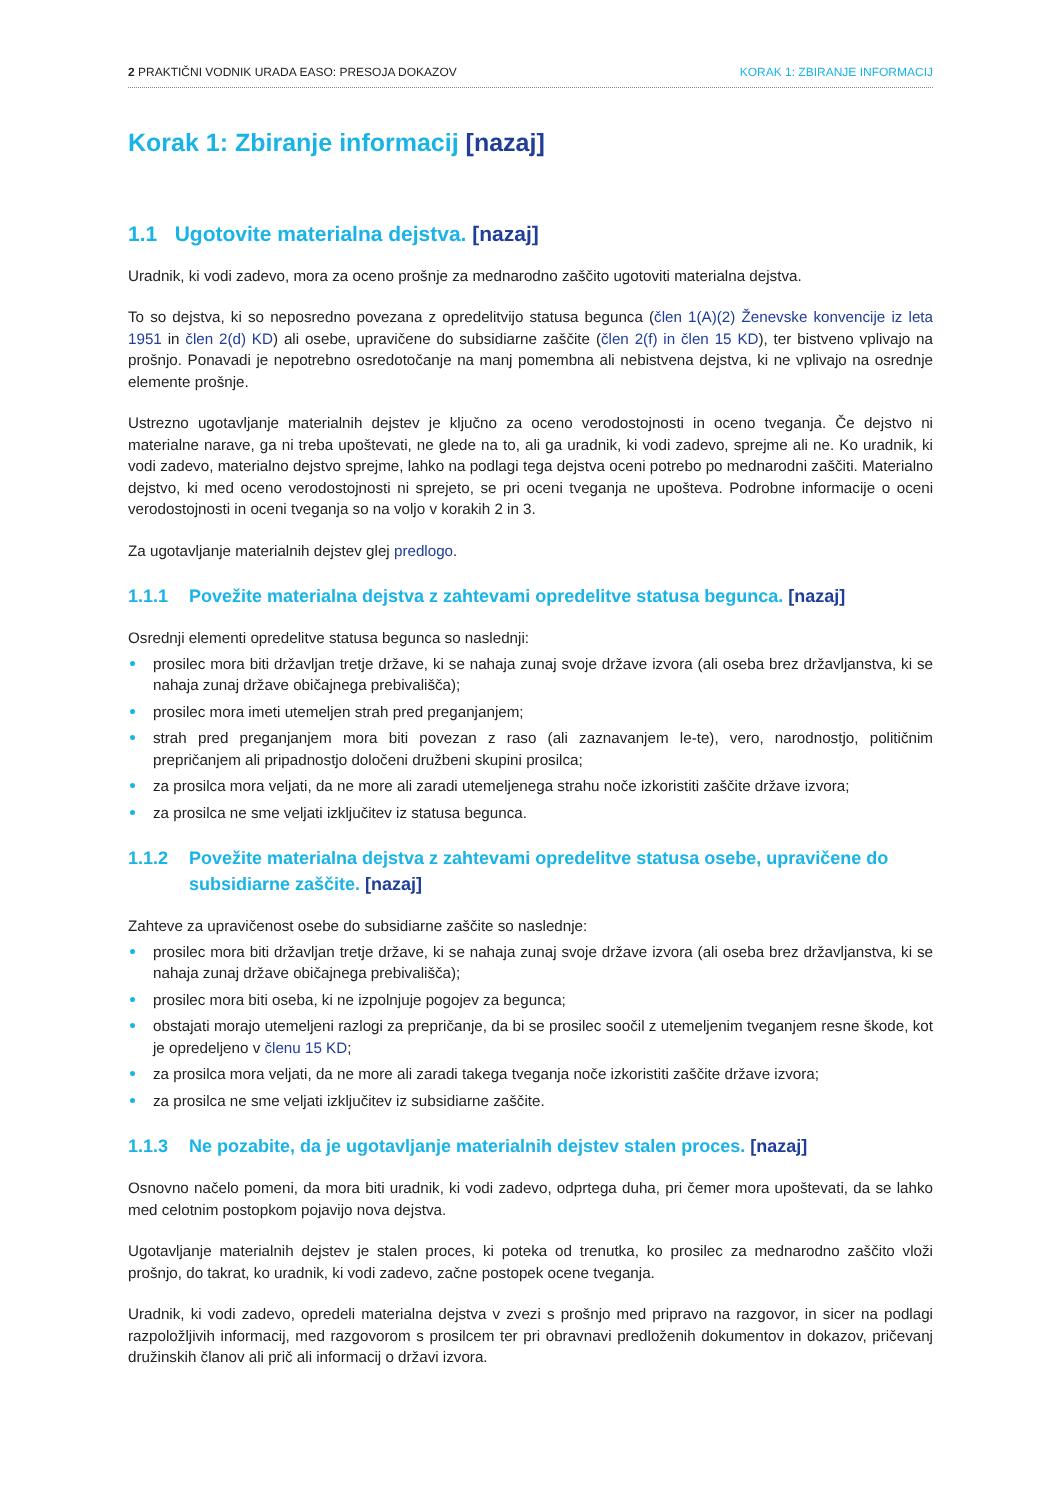2 PRAKTIČNI VODNIK URADA EASO: PRESOJA DOKAZOV KORAK 1: ZBIRANJE INFORMACIJ
Korak 1: Zbiranje informacij [nazaj]
1.1 Ugotovite materialna dejstva. [nazaj]
Uradnik, ki vodi zadevo, mora za oceno prošnje za mednarodno zaščito ugotoviti materialna dejstva.
To so dejstva, ki so neposredno povezana z opredelitvijo statusa begunca (člen 1(A)(2) Ženevske konvencije iz leta 1951 in člen 2(d) KD) ali osebe, upravičene do subsidiarne zaščite (člen 2(f) in člen 15 KD), ter bistveno vplivajo na prošnjo. Ponavadi je nepotrebno osredotočanje na manj pomembna ali nebistvena dejstva, ki ne vplivajo na osrednje elemente prošnje.
Ustrezno ugotavljanje materialnih dejstev je ključno za oceno verodostojnosti in oceno tveganja. Če dejstvo ni materialne narave, ga ni treba upoštevati, ne glede na to, ali ga uradnik, ki vodi zadevo, sprejme ali ne. Ko uradnik, ki vodi zadevo, materialno dejstvo sprejme, lahko na podlagi tega dejstva oceni potrebo po mednarodni zaščiti. Materialno dejstvo, ki med oceno verodostojnosti ni sprejeto, se pri oceni tveganja ne upošteva. Podrobne informacije o oceni verodostojnosti in oceni tveganja so na voljo v korakih 2 in 3.
Za ugotavljanje materialnih dejstev glej predlogo.
1.1.1 Povežite materialna dejstva z zahtevami opredelitve statusa begunca. [nazaj]
Osrednji elementi opredelitve statusa begunca so naslednji:
prosilec mora biti državljan tretje države, ki se nahaja zunaj svoje države izvora (ali oseba brez državljanstva, ki se nahaja zunaj države običajnega prebivališča);
prosilec mora imeti utemeljen strah pred preganjanjem;
strah pred preganjanjem mora biti povezan z raso (ali zaznavanjem le-te), vero, narodnostjo, političnim prepričanjem ali pripadnostjo določeni družbeni skupini prosilca;
za prosilca mora veljati, da ne more ali zaradi utemeljenega strahu noče izkoristiti zaščite države izvora;
za prosilca ne sme veljati izključitev iz statusa begunca.
1.1.2 Povežite materialna dejstva z zahtevami opredelitve statusa osebe, upravičene do subsidiarne zaščite. [nazaj]
Zahteve za upravičenost osebe do subsidiarne zaščite so naslednje:
prosilec mora biti državljan tretje države, ki se nahaja zunaj svoje države izvora (ali oseba brez državljanstva, ki se nahaja zunaj države običajnega prebivališča);
prosilec mora biti oseba, ki ne izpolnjuje pogojev za begunca;
obstajati morajo utemeljeni razlogi za prepričanje, da bi se prosilec soočil z utemeljenim tveganjem resne škode, kot je opredeljeno v členu 15 KD;
za prosilca mora veljati, da ne more ali zaradi takega tveganja noče izkoristiti zaščite države izvora;
za prosilca ne sme veljati izključitev iz subsidiarne zaščite.
1.1.3 Ne pozabite, da je ugotavljanje materialnih dejstev stalen proces. [nazaj]
Osnovno načelo pomeni, da mora biti uradnik, ki vodi zadevo, odprtega duha, pri čemer mora upoštevati, da se lahko med celotnim postopkom pojavijo nova dejstva.
Ugotavljanje materialnih dejstev je stalen proces, ki poteka od trenutka, ko prosilec za mednarodno zaščito vloži prošnjo, do takrat, ko uradnik, ki vodi zadevo, začne postopek ocene tveganja.
Uradnik, ki vodi zadevo, opredeli materialna dejstva v zvezi s prošnjo med pripravo na razgovor, in sicer na podlagi razpoložljivih informacij, med razgovorom s prosilcem ter pri obravnavi predloženih dokumentov in dokazov, pričevanj družinskih članov ali prič ali informacij o državi izvora.